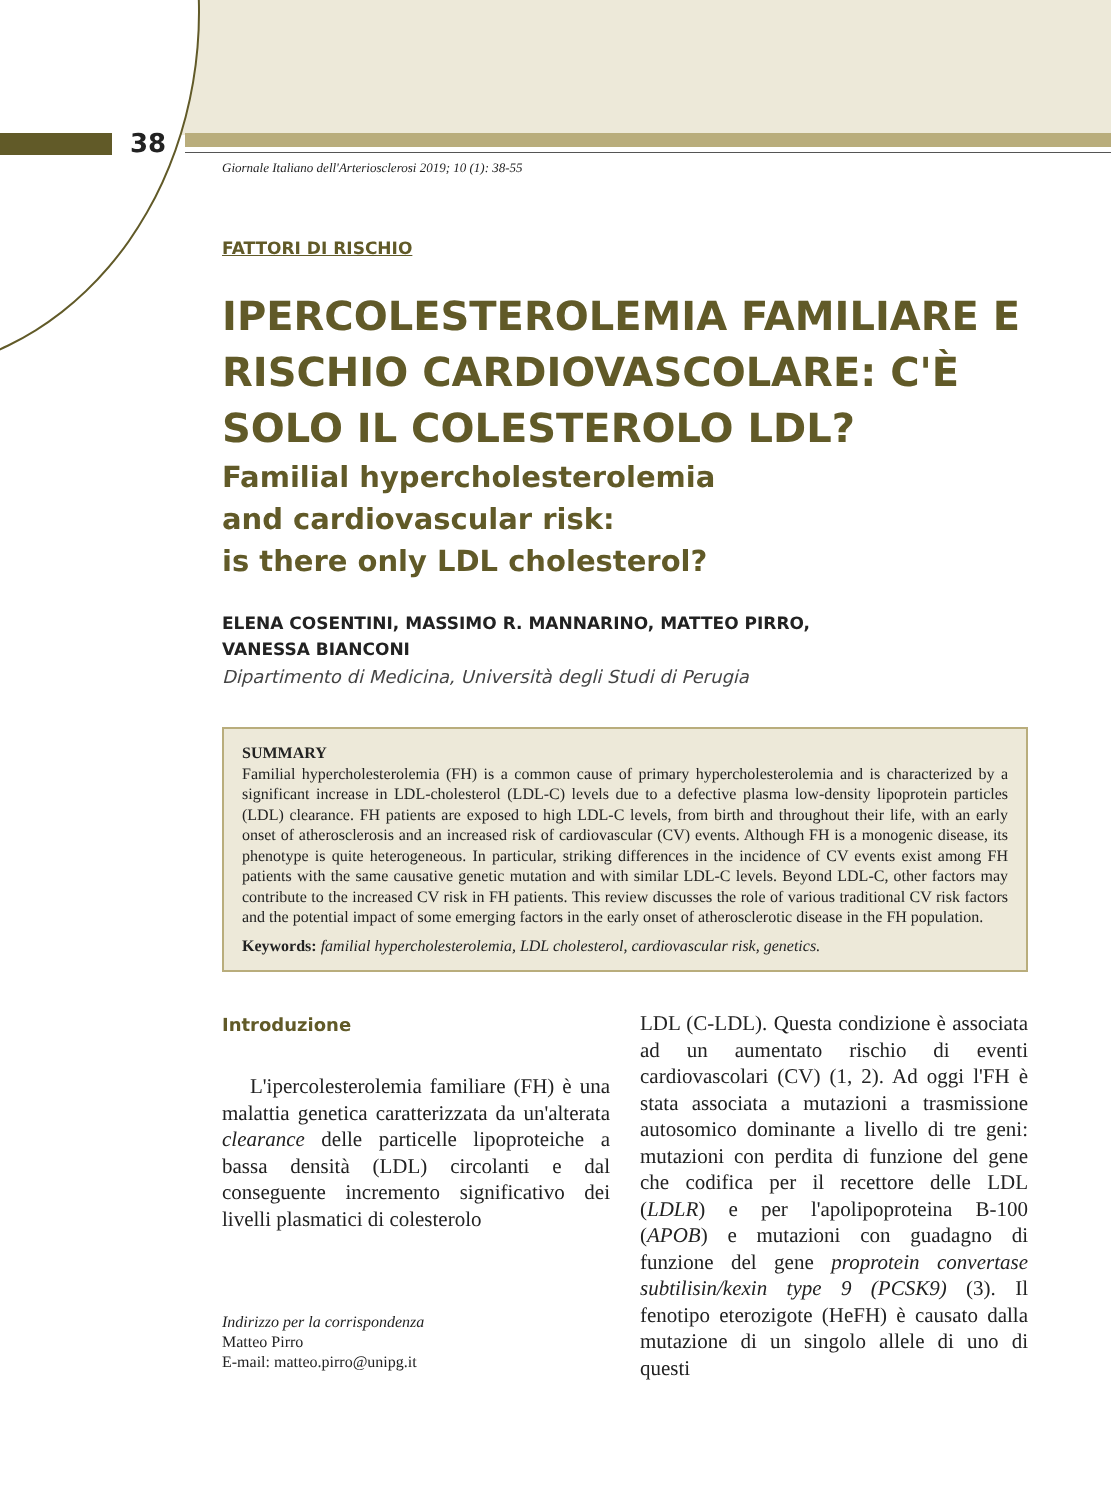38
Giornale Italiano dell'Arteriosclerosi 2019; 10 (1): 38-55
FATTORI DI RISCHIO
IPERCOLESTEROLEMIA FAMILIARE E RISCHIO CARDIOVASCOLARE: C'È SOLO IL COLESTEROLO LDL?
Familial hypercholesterolemia
and cardiovascular risk:
is there only LDL cholesterol?
ELENA COSENTINI, MASSIMO R. MANNARINO, MATTEO PIRRO,
VANESSA BIANCONI
Dipartimento di Medicina, Università degli Studi di Perugia
SUMMARY
Familial hypercholesterolemia (FH) is a common cause of primary hypercholesterolemia and is characterized by a significant increase in LDL-cholesterol (LDL-C) levels due to a defective plasma low-density lipoprotein particles (LDL) clearance. FH patients are exposed to high LDL-C levels, from birth and throughout their life, with an early onset of atherosclerosis and an increased risk of cardiovascular (CV) events. Although FH is a monogenic disease, its phenotype is quite heterogeneous. In particular, striking differences in the incidence of CV events exist among FH patients with the same causative genetic mutation and with similar LDL-C levels. Beyond LDL-C, other factors may contribute to the increased CV risk in FH patients. This review discusses the role of various traditional CV risk factors and the potential impact of some emerging factors in the early onset of atherosclerotic disease in the FH population.
Keywords: familial hypercholesterolemia, LDL cholesterol, cardiovascular risk, genetics.
Introduzione
L'ipercolesterolemia familiare (FH) è una malattia genetica caratterizzata da un'alterata clearance delle particelle lipoproteiche a bassa densità (LDL) circolanti e dal conseguente incremento significativo dei livelli plasmatici di colesterolo
Indirizzo per la corrispondenza
Matteo Pirro
E-mail: matteo.pirro@unipg.it
LDL (C-LDL). Questa condizione è associata ad un aumentato rischio di eventi cardiovascolari (CV) (1, 2). Ad oggi l'FH è stata associata a mutazioni a trasmissione autosomico dominante a livello di tre geni: mutazioni con perdita di funzione del gene che codifica per il recettore delle LDL (LDLR) e per l'apolipoproteina B-100 (APOB) e mutazioni con guadagno di funzione del gene proprotein convertase subtilisin/kexin type 9 (PCSK9) (3). Il fenotipo eterozigote (HeFH) è causato dalla mutazione di un singolo allele di uno di questi